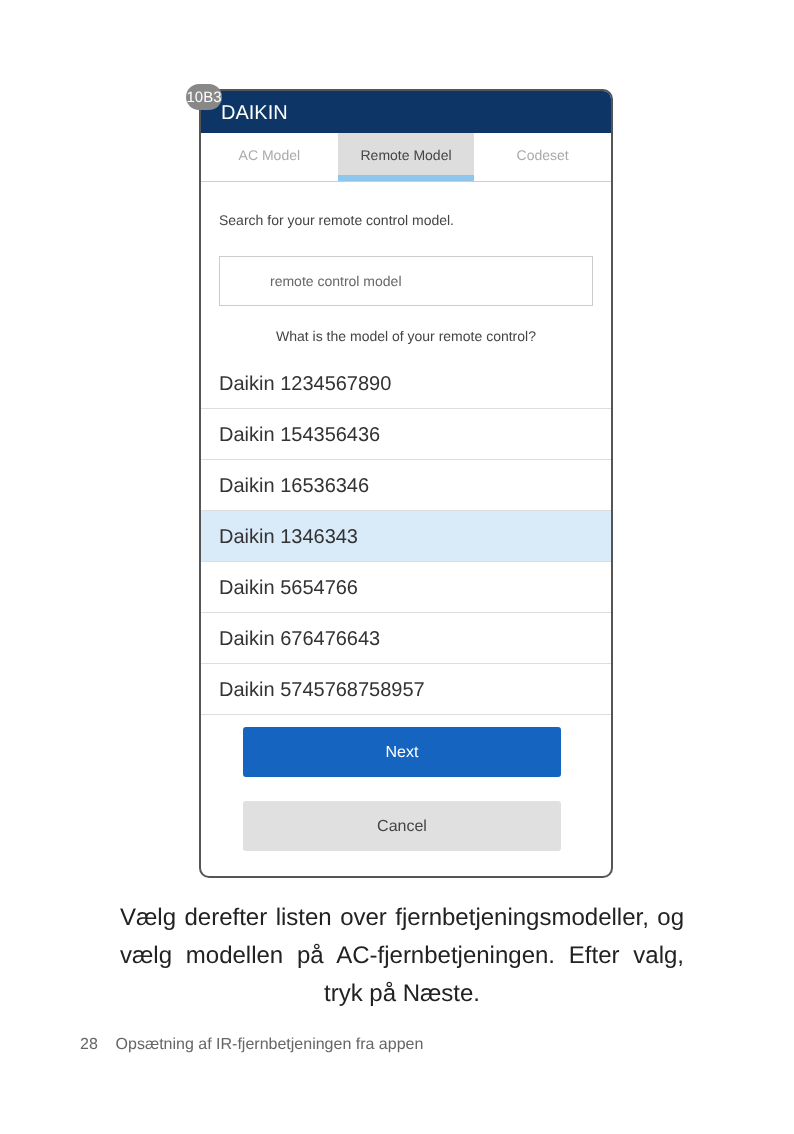10B3
DAIKIN
AC Model Remote Model Codeset
Search for your remote control model.
remote control model
What is the model of your remote control?
Daikin 1234567890
Daikin 154356436
Daikin 16536346
Daikin 1346343
Daikin 5654766
Daikin 676476643
Daikin 5745768758957
Next
Cancel
Vælg derefter listen over fjernbetjeningsmodeller, og vælg modellen på AC-fjernbetjeningen. Efter valg, tryk på Næste.
28 Opsætning af IR-fjernbetjeningen fra appen